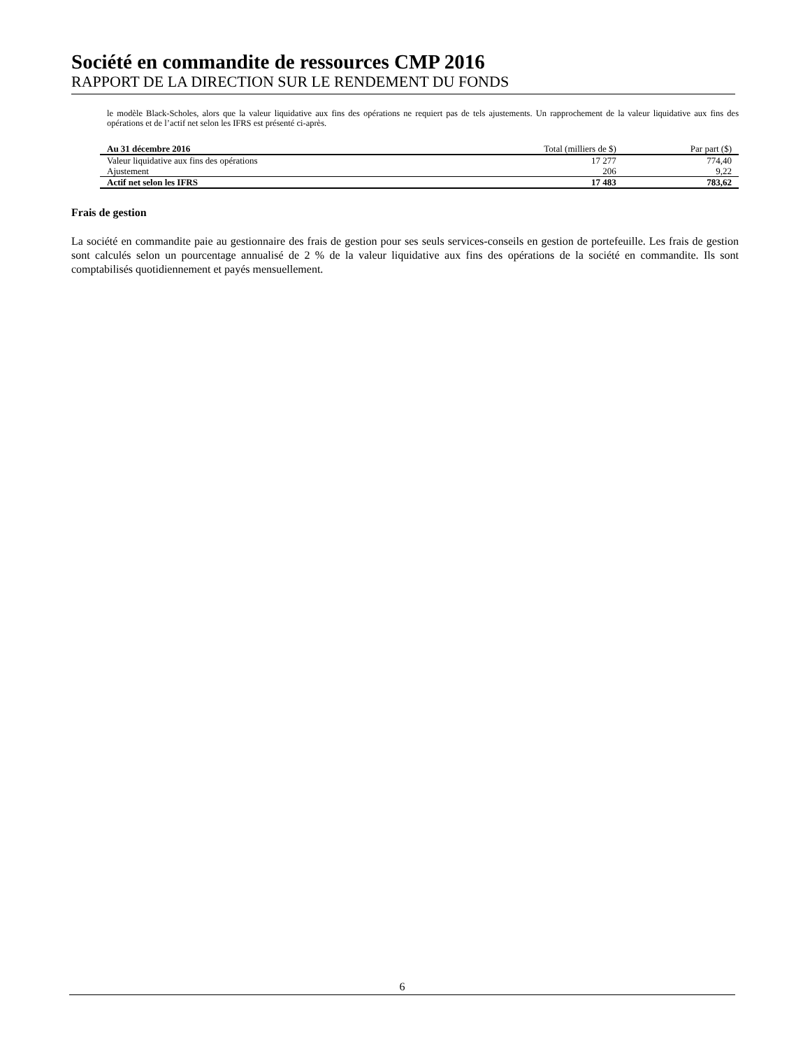Société en commandite de ressources CMP 2016
RAPPORT DE LA DIRECTION SUR LE RENDEMENT DU FONDS
le modèle Black-Scholes, alors que la valeur liquidative aux fins des opérations ne requiert pas de tels ajustements. Un rapprochement de la valeur liquidative aux fins des opérations et de l’actif net selon les IFRS est présenté ci-après.
| Au 31 décembre 2016 | Total (milliers de $) | Par part ($) |
| --- | --- | --- |
| Valeur liquidative aux fins des opérations | 17 277 | 774,40 |
| Ajustement | 206 | 9,22 |
| Actif net selon les IFRS | 17 483 | 783,62 |
Frais de gestion
La société en commandite paie au gestionnaire des frais de gestion pour ses seuls services-conseils en gestion de portefeuille. Les frais de gestion sont calculés selon un pourcentage annualisé de 2 % de la valeur liquidative aux fins des opérations de la société en commandite. Ils sont comptabilisés quotidiennement et payés mensuellement.
6